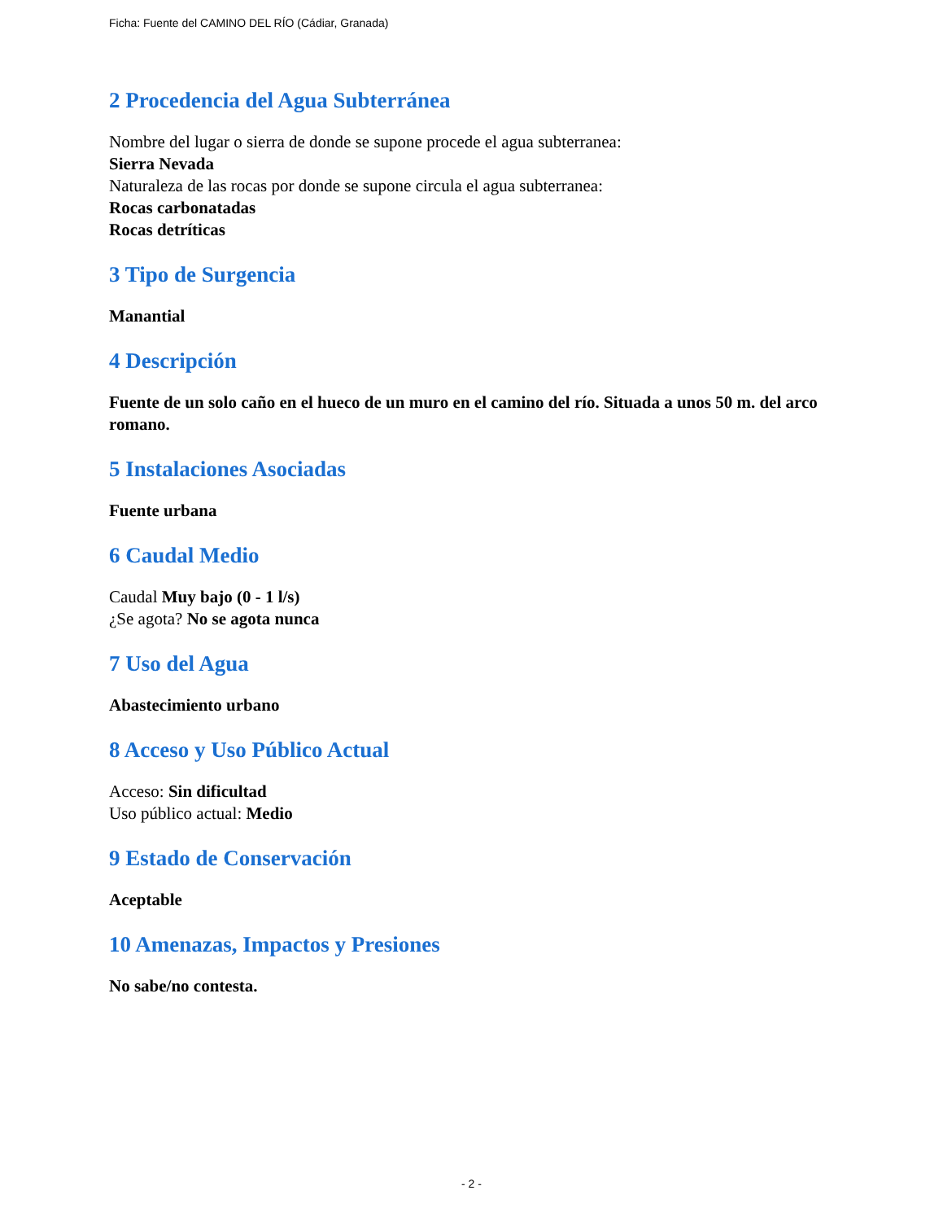Ficha: Fuente del CAMINO DEL RÍO (Cádiar, Granada)
2 Procedencia del Agua Subterránea
Nombre del lugar o sierra de donde se supone procede el agua subterranea:
Sierra Nevada
Naturaleza de las rocas por donde se supone circula el agua subterranea:
Rocas carbonatadas
Rocas detríticas
3 Tipo de Surgencia
Manantial
4 Descripción
Fuente de un solo caño en el hueco de un muro en el camino del río. Situada a unos 50 m. del arco romano.
5 Instalaciones Asociadas
Fuente urbana
6 Caudal Medio
Caudal Muy bajo (0 - 1 l/s)
¿Se agota? No se agota nunca
7 Uso del Agua
Abastecimiento urbano
8 Acceso y Uso Público Actual
Acceso: Sin dificultad
Uso público actual: Medio
9 Estado de Conservación
Aceptable
10 Amenazas, Impactos y Presiones
No sabe/no contesta.
- 2 -